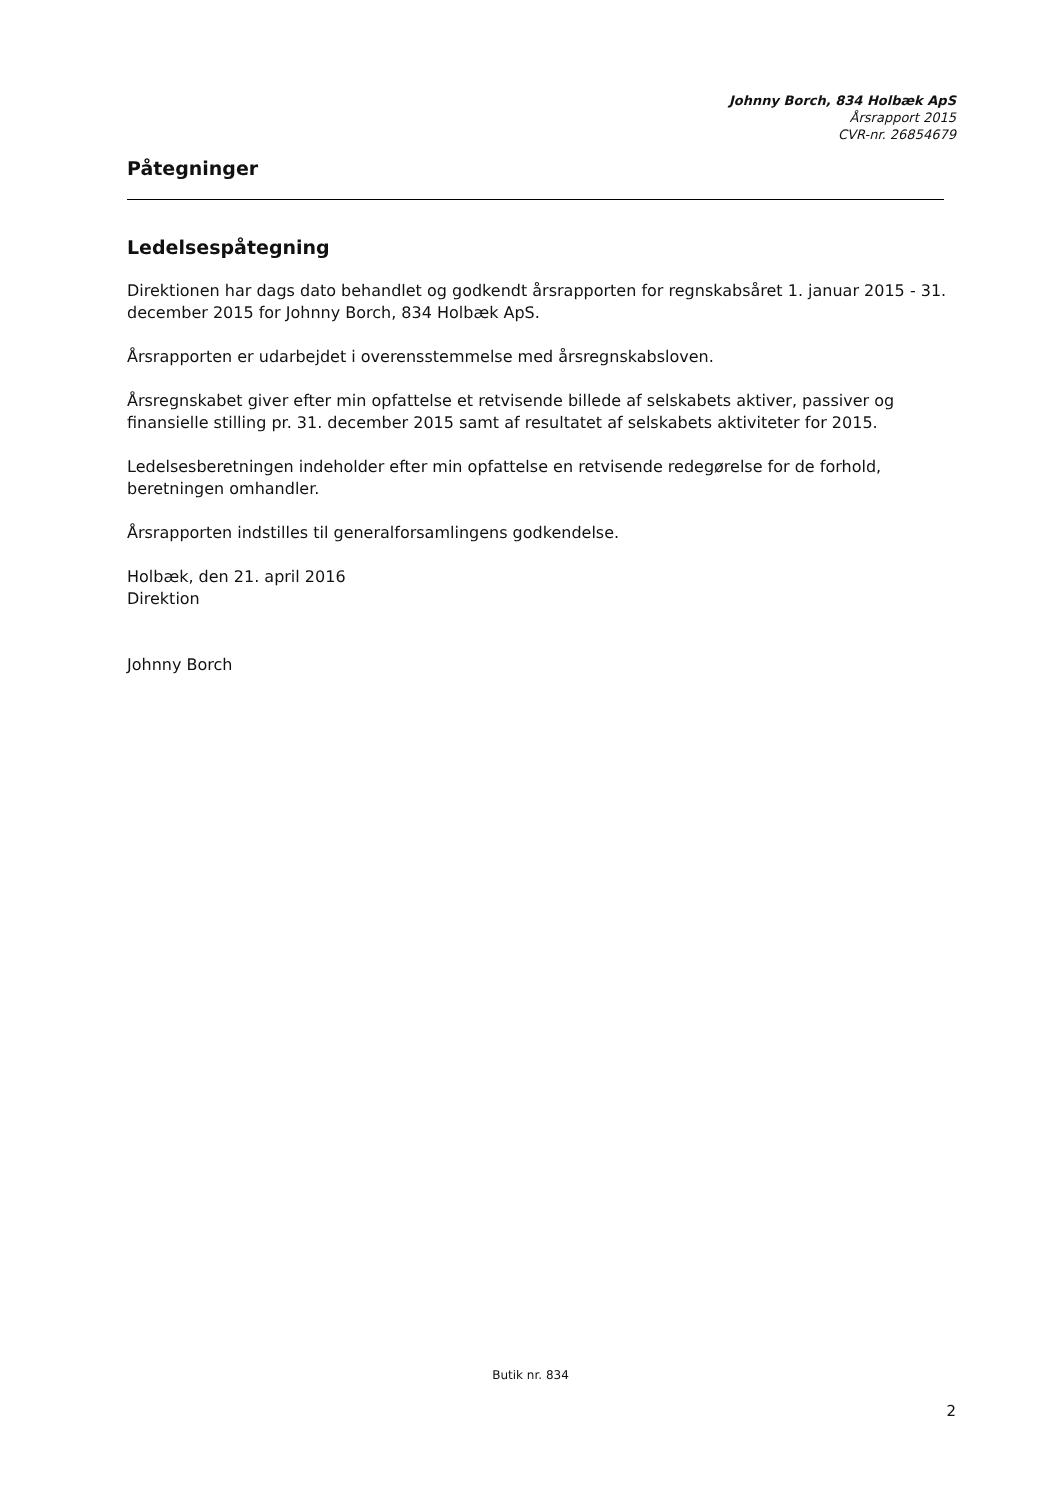Johnny Borch, 834 Holbæk ApS
Årsrapport 2015
CVR-nr. 26854679
Påtegninger
Ledelsespåtegning
Direktionen har dags dato behandlet og godkendt årsrapporten for regnskabsåret 1. januar 2015 - 31. december 2015 for Johnny Borch, 834 Holbæk ApS.
Årsrapporten er udarbejdet i overensstemmelse med årsregnskabsloven.
Årsregnskabet giver efter min opfattelse et retvisende billede af selskabets aktiver, passiver og finansielle stilling pr. 31. december 2015 samt af resultatet af selskabets aktiviteter for 2015.
Ledelsesberetningen indeholder efter min opfattelse en retvisende redegørelse for de forhold, beretningen omhandler.
Årsrapporten indstilles til generalforsamlingens godkendelse.
Holbæk, den 21. april 2016
Direktion
Johnny Borch
Butik nr. 834
2